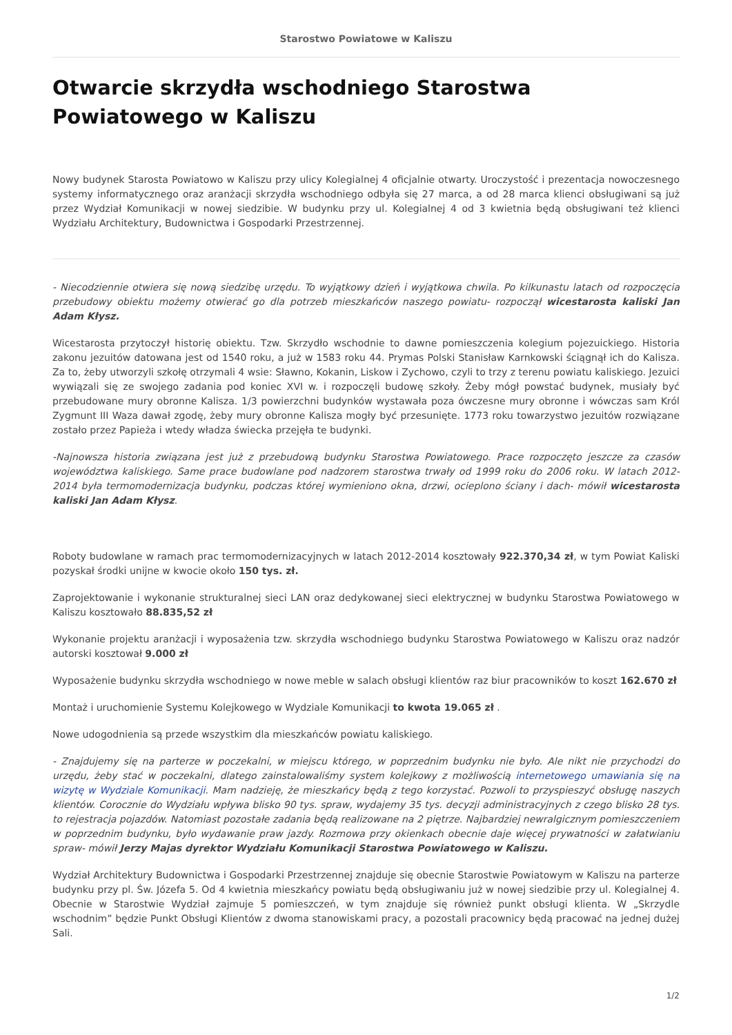Starostwo Powiatowe w Kaliszu
Otwarcie skrzydła wschodniego Starostwa Powiatowego w Kaliszu
Nowy budynek Starosta Powiatowo w Kaliszu przy ulicy Kolegialnej 4 oficjalnie otwarty. Uroczystość i prezentacja nowoczesnego systemy informatycznego oraz aranżacji skrzydła wschodniego odbyła się 27 marca, a od 28 marca klienci obsługiwani są już przez Wydział Komunikacji w nowej siedzibie. W budynku przy ul. Kolegialnej 4 od 3 kwietnia będą obsługiwani też klienci Wydziału Architektury, Budownictwa i Gospodarki Przestrzennej.
- Niecodziennie otwiera się nową siedzibę urzędu. To wyjątkowy dzień i wyjątkowa chwila. Po kilkunastu latach od rozpoczęcia przebudowy obiektu możemy otwierać go dla potrzeb mieszkańców naszego powiatu- rozpoczął wicestarosta kaliski Jan Adam Kłysz.
Wicestarosta przytoczył historię obiektu. Tzw. Skrzydło wschodnie to dawne pomieszczenia kolegium pojezuickiego. Historia zakonu jezuitów datowana jest od 1540 roku, a już w 1583 roku 44. Prymas Polski Stanisław Karnkowski ściągnął ich do Kalisza. Za to, żeby utworzyli szkołę otrzymali 4 wsie: Sławno, Kokanin, Liskow i Zychowo, czyli to trzy z terenu powiatu kaliskiego. Jezuici wywiązali się ze swojego zadania pod koniec XVI w. i rozpoczęli budowę szkoły. Żeby mógł powstać budynek, musiały być przebudowane mury obronne Kalisza. 1/3 powierzchni budynków wystawała poza ówczesne mury obronne i wówczas sam Król Zygmunt III Waza dawał zgodę, żeby mury obronne Kalisza mogły być przesunięte. 1773 roku towarzystwo jezuitów rozwiązane zostało przez Papieża i wtedy władza świecka przejęła te budynki.
-Najnowsza historia związana jest już z przebudową budynku Starostwa Powiatowego. Prace rozpoczęto jeszcze za czasów województwa kaliskiego. Same prace budowlane pod nadzorem starostwa trwały od 1999 roku do 2006 roku. W latach 2012-2014 była termomodernizacja budynku, podczas której wymieniono okna, drzwi, ocieplono ściany i dach- mówił wicestarosta kaliski Jan Adam Kłysz.
Roboty budowlane w ramach prac termomodernizacyjnych w latach 2012-2014 kosztowały 922.370,34 zł, w tym Powiat Kaliski pozyskał środki unijne w kwocie około 150 tys. zł.
Zaprojektowanie i wykonanie strukturalnej sieci LAN oraz dedykowanej sieci elektrycznej w budynku Starostwa Powiatowego w Kaliszu kosztowało 88.835,52 zł
Wykonanie projektu aranżacji i wyposażenia tzw. skrzydła wschodniego budynku Starostwa Powiatowego w Kaliszu oraz nadzór autorski kosztował 9.000 zł
Wyposażenie budynku skrzydła wschodniego w nowe meble w salach obsługi klientów raz biur pracowników to koszt 162.670 zł
Montaż i uruchomienie Systemu Kolejkowego w Wydziale Komunikacji to kwota 19.065 zł .
Nowe udogodnienia są przede wszystkim dla mieszkańców powiatu kaliskiego.
- Znajdujemy się na parterze w poczekalni, w miejscu którego, w poprzednim budynku nie było. Ale nikt nie przychodzi do urzędu, żeby stać w poczekalni, dlatego zainstalowaliśmy system kolejkowy z możliwością internetowego umawiania się na wizytę w Wydziale Komunikacji. Mam nadzieję, że mieszkańcy będą z tego korzystać. Pozwoli to przyspieszyć obsługę naszych klientów. Corocznie do Wydziału wpływa blisko 90 tys. spraw, wydajemy 35 tys. decyzji administracyjnych z czego blisko 28 tys. to rejestracja pojazdów. Natomiast pozostałe zadania będą realizowane na 2 piętrze. Najbardziej newralgicznym pomieszczeniem w poprzednim budynku, było wydawanie praw jazdy. Rozmowa przy okienkach obecnie daje więcej prywatności w załatwianiu spraw- mówił Jerzy Majas dyrektor Wydziału Komunikacji Starostwa Powiatowego w Kaliszu.
Wydział Architektury Budownictwa i Gospodarki Przestrzennej znajduje się obecnie Starostwie Powiatowym w Kaliszu na parterze budynku przy pl. Św. Józefa 5. Od 4 kwietnia mieszkańcy powiatu będą obsługiwaniu już w nowej siedzibie przy ul. Kolegialnej 4. Obecnie w Starostwie Wydział zajmuje 5 pomieszczeń, w tym znajduje się również punkt obsługi klienta. W „Skrzydle wschodnim” będzie Punkt Obsługi Klientów z dwoma stanowiskami pracy, a pozostali pracownicy będą pracować na jednej dużej Sali.
1/2